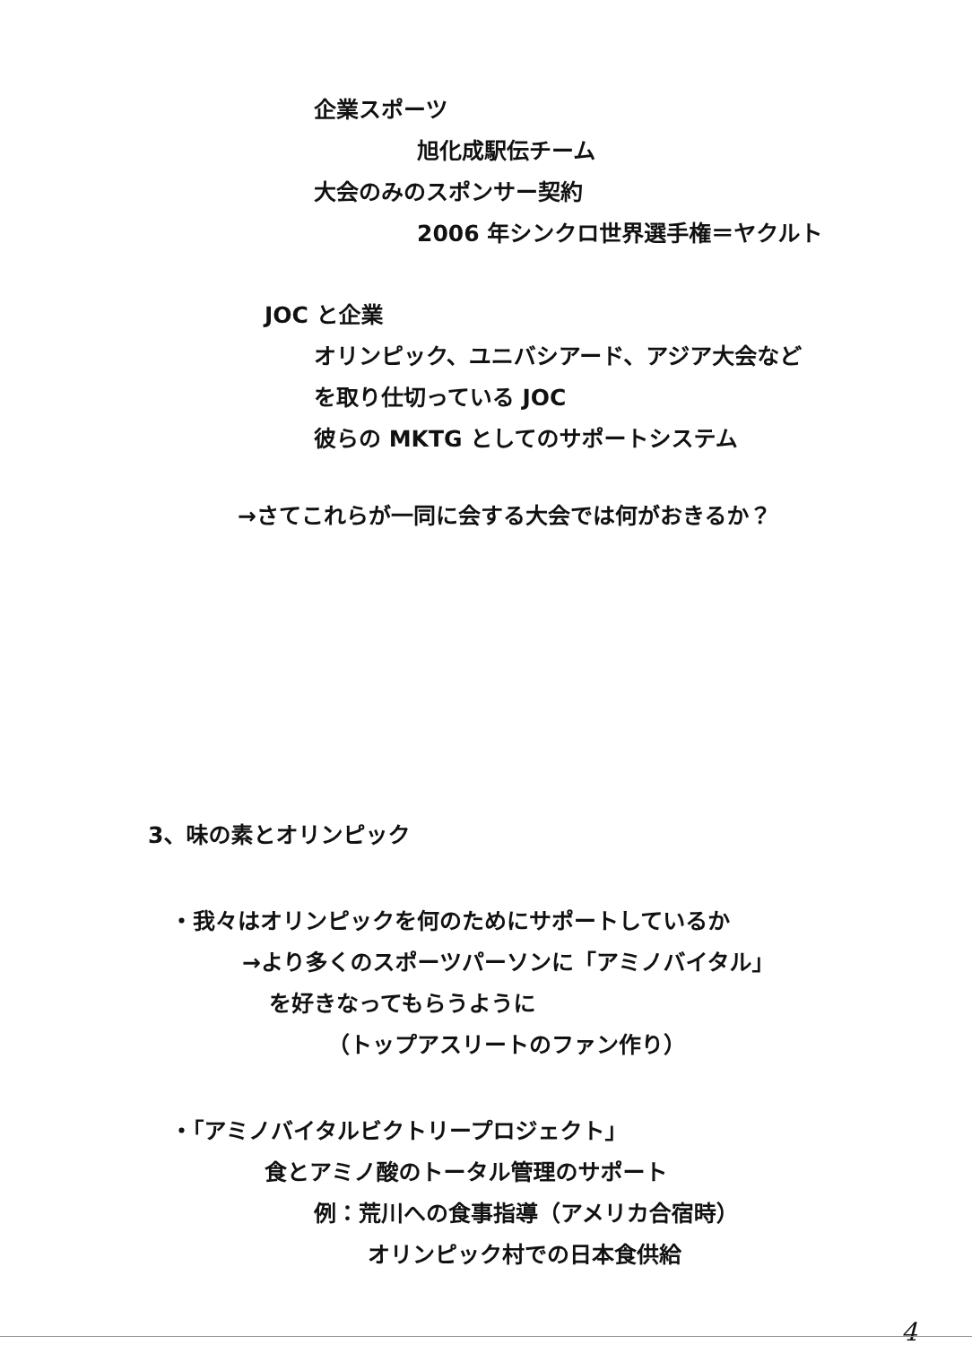企業スポーツ
旭化成駅伝チーム
大会のみのスポンサー契約
2006 年シンクロ世界選手権＝ヤクルト
JOC と企業
オリンピック、ユニバシアード、アジア大会など
を取り仕切っている JOC
彼らの MKTG としてのサポートシステム
→さてこれらが一同に会する大会では何がおきるか？
3、味の素とオリンピック
・我々はオリンピックを何のためにサポートしているか
→より多くのスポーツパーソンに「アミノバイタル」
を好きなってもらうように
（トップアスリートのファン作り）
・「アミノバイタルビクトリープロジェクト」
食とアミノ酸のトータル管理のサポート
例：荒川への食事指導（アメリカ合宿時）
オリンピック村での日本食供給
4